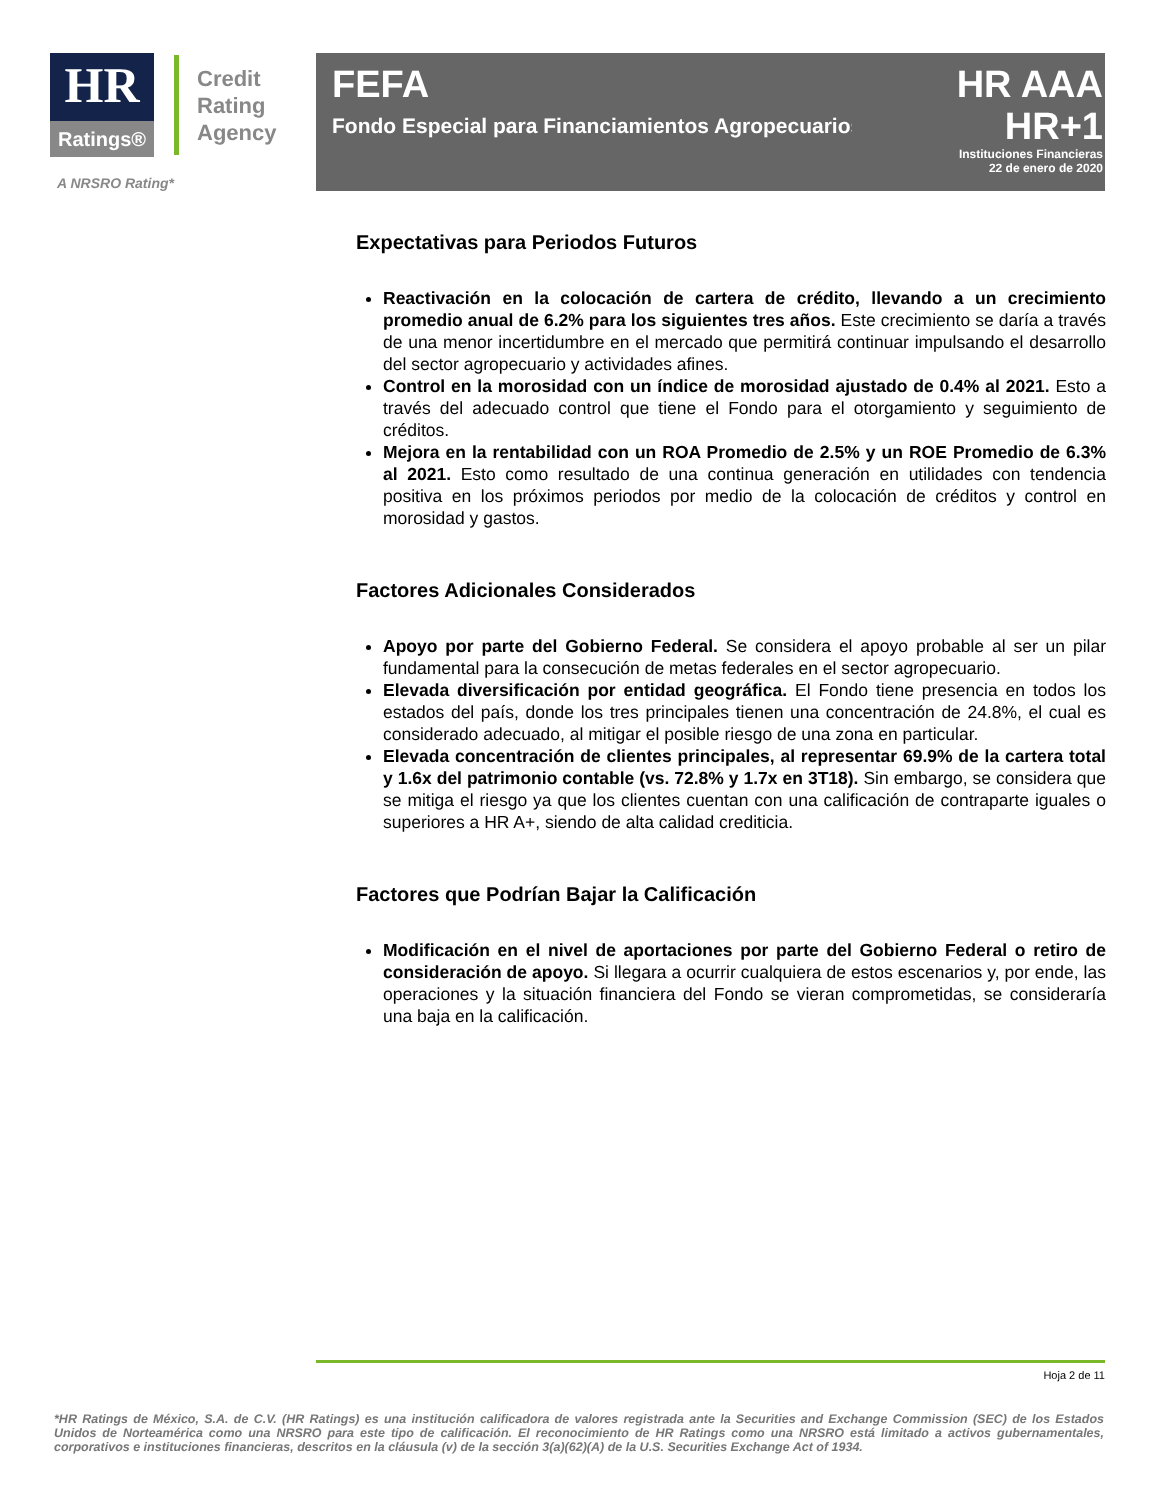HR
Ratings®
Credit
Rating
Agency
A NRSRO Rating*
FEFA
Fondo Especial para Financiamientos Agropecuarios
HR AAA
HR+1
Instituciones Financieras
22 de enero de 2020
Expectativas para Periodos Futuros
Reactivación en la colocación de cartera de crédito, llevando a un crecimiento promedio anual de 6.2% para los siguientes tres años. Este crecimiento se daría a través de una menor incertidumbre en el mercado que permitirá continuar impulsando el desarrollo del sector agropecuario y actividades afines.
Control en la morosidad con un índice de morosidad ajustado de 0.4% al 2021. Esto a través del adecuado control que tiene el Fondo para el otorgamiento y seguimiento de créditos.
Mejora en la rentabilidad con un ROA Promedio de 2.5% y un ROE Promedio de 6.3% al 2021. Esto como resultado de una continua generación en utilidades con tendencia positiva en los próximos periodos por medio de la colocación de créditos y control en morosidad y gastos.
Factores Adicionales Considerados
Apoyo por parte del Gobierno Federal. Se considera el apoyo probable al ser un pilar fundamental para la consecución de metas federales en el sector agropecuario.
Elevada diversificación por entidad geográfica. El Fondo tiene presencia en todos los estados del país, donde los tres principales tienen una concentración de 24.8%, el cual es considerado adecuado, al mitigar el posible riesgo de una zona en particular.
Elevada concentración de clientes principales, al representar 69.9% de la cartera total y 1.6x del patrimonio contable (vs. 72.8% y 1.7x en 3T18). Sin embargo, se considera que se mitiga el riesgo ya que los clientes cuentan con una calificación de contraparte iguales o superiores a HR A+, siendo de alta calidad crediticia.
Factores que Podrían Bajar la Calificación
Modificación en el nivel de aportaciones por parte del Gobierno Federal o retiro de consideración de apoyo. Si llegara a ocurrir cualquiera de estos escenarios y, por ende, las operaciones y la situación financiera del Fondo se vieran comprometidas, se consideraría una baja en la calificación.
Hoja 2 de 11
*HR Ratings de México, S.A. de C.V. (HR Ratings) es una institución calificadora de valores registrada ante la Securities and Exchange Commission (SEC) de los Estados Unidos de Norteamérica como una NRSRO para este tipo de calificación. El reconocimiento de HR Ratings como una NRSRO está limitado a activos gubernamentales, corporativos e instituciones financieras, descritos en la cláusula (v) de la sección 3(a)(62)(A) de la U.S. Securities Exchange Act of 1934.